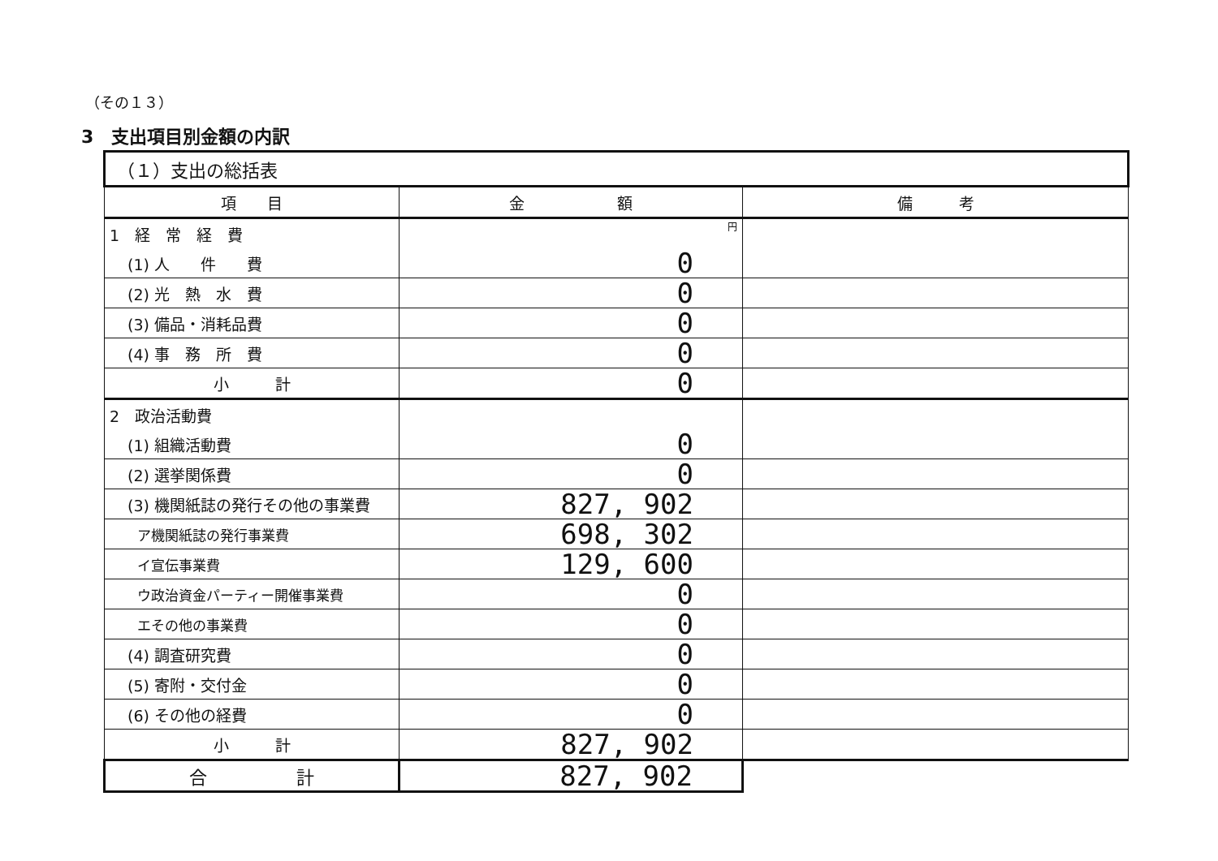（その１３）
3　支出項目別金額の内訳
| （１）支出の総括表 | | |
| 項 目 | 金 額 | 備 考 |
| 1 経 常 経 費 | 円 | |
| (1) 人 件 費 | 0 | |
| (2) 光 熱 水 費 | 0 | |
| (3) 備品・消耗品費 | 0 | |
| (4) 事 務 所 費 | 0 | |
| 小 計 | 0 | |
| 2 政治活動費 | | |
| (1) 組織活動費 | 0 | |
| (2) 選挙関係費 | 0 | |
| (3) 機関紙誌の発行その他の事業費 | 827, 902 | |
| ア機関紙誌の発行事業費 | 698, 302 | |
| イ宣伝事業費 | 129, 600 | |
| ウ政治資金パーティー開催事業費 | 0 | |
| エその他の事業費 | 0 | |
| (4) 調査研究費 | 0 | |
| (5) 寄附・交付金 | 0 | |
| (6) その他の経費 | 0 | |
| 小 計 | 827, 902 | |
| 合 計 | 827, 902 | |